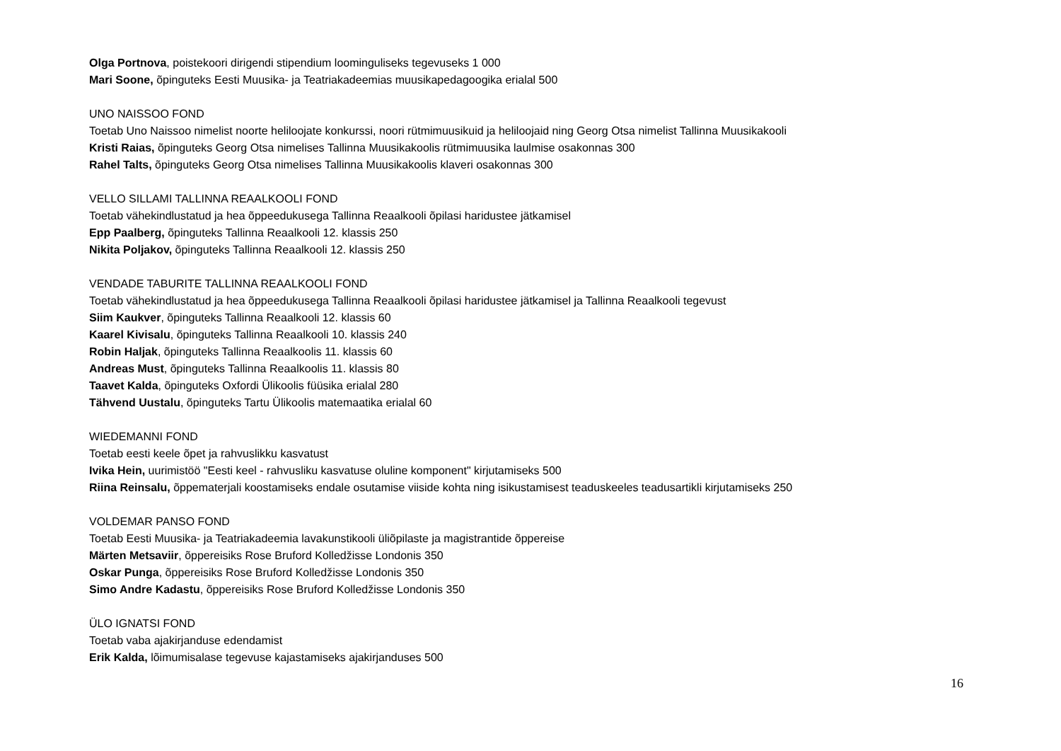Olga Portnova, poistekoori dirigendi stipendium loominguliseks tegevuseks 1 000
Mari Soone, õpinguteks Eesti Muusika- ja Teatriakadeemias muusikapedagoogika erialal 500
UNO NAISSOO FOND
Toetab Uno Naissoo nimelist noorte heliloojate konkurssi, noori rütmimuusikuid ja heliloojaid ning Georg Otsa nimelist Tallinna Muusikakooli
Kristi Raias, õpinguteks Georg Otsa nimelises Tallinna Muusikakoolis rütmimuusika laulmise osakonnas 300
Rahel Talts, õpinguteks Georg Otsa nimelises Tallinna Muusikakoolis klaveri osakonnas 300
VELLO SILLAMI TALLINNA REAALKOOLI FOND
Toetab vähekindlustatud ja hea õppeedukusega Tallinna Reaalkooli õpilasi haridustee jätkamisel
Epp Paalberg, õpinguteks Tallinna Reaalkooli 12. klassis 250
Nikita Poljakov, õpinguteks Tallinna Reaalkooli 12. klassis 250
VENDADE TABURITE TALLINNA REAALKOOLI FOND
Toetab vähekindlustatud ja hea õppeedukusega Tallinna Reaalkooli õpilasi haridustee jätkamisel ja Tallinna Reaalkooli tegevust
Siim Kaukver, õpinguteks Tallinna Reaalkooli 12. klassis 60
Kaarel Kivisalu, õpinguteks Tallinna Reaalkooli 10. klassis 240
Robin Haljak, õpinguteks Tallinna Reaalkoolis 11. klassis 60
Andreas Must, õpinguteks Tallinna Reaalkoolis 11. klassis 80
Taavet Kalda, õpinguteks Oxfordi Ülikoolis füüsika erialal 280
Tähvend Uustalu, õpinguteks Tartu Ülikoolis matemaatika erialal 60
WIEDEMANNI FOND
Toetab eesti keele õpet ja rahvuslikku kasvatust
Ivika Hein, uurimistöö "Eesti keel - rahvusliku kasvatuse oluline komponent" kirjutamiseks 500
Riina Reinsalu, õppematerjali koostamiseks endale osutamise viiside kohta ning isikustamisest teaduskeeles teadusartikli kirjutamiseks 250
VOLDEMAR PANSO FOND
Toetab Eesti Muusika- ja Teatriakadeemia lavakunstikooli üliõpilaste ja magistrantide õppereise
Märten Metsaviir, õppereisiks Rose Bruford Kolledžisse Londonis 350
Oskar Punga, õppereisiks Rose Bruford Kolledžisse Londonis 350
Simo Andre Kadastu, õppereisiks Rose Bruford Kolledžisse Londonis 350
ÜLO IGNATSI FOND
Toetab vaba ajakirjanduse edendamist
Erik Kalda, lõimumisalase tegevuse kajastamiseks ajakirjanduses 500
16